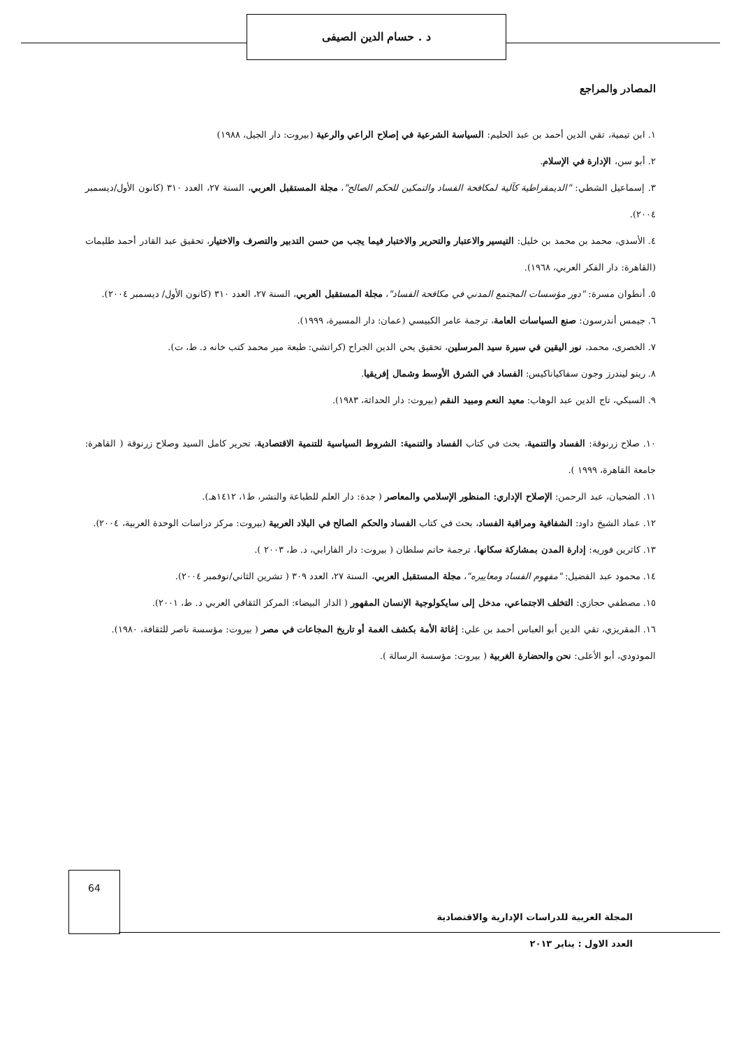د . حسام الدين الصيفى
المصادر والمراجع
١. ابن تيمية، تقي الدين أحمد بن عبد الحليم: السياسة الشرعية في إصلاح الراعي والرعية (بيروت: دار الجيل، ١٩٨٨)
٢. أبو سن، الإدارة في الإسلام.
٣. إسماعيل الشطي: "الديمقراطية كآلية لمكافحة الفساد والتمكين للحكم الصالح"، مجلة المستقبل العربي، السنة ٢٧، العدد ٣١٠ (كانون الأول/ديسمبر ٢٠٠٤).
٤. الأسدي، محمد بن محمد بن خليل: التيسير والاعتبار والتحرير والاختبار فيما يجب من حسن التدبير والتصرف والاختيار، تحقيق عبد القادر أحمد طليمات (القاهرة: دار الفكر العربي، ١٩٦٨).
٥. أنطوان مسرة: "دور مؤسسات المجتمع المدني في مكافحة الفساد"، مجلة المستقبل العربي، السنة ٢٧، العدد ٣١٠ (كانون الأول/ ديسمبر ٢٠٠٤).
٦. جيمس أندرسون: صنع السياسات العامة، ترجمة عامر الكبيسي (عمان: دار المسيرة، ١٩٩٩).
٧. الخصرى، محمد، نور اليقين في سيرة سيد المرسلين، تحقيق يحي الدين الجراح (كراتشي: طبعة مير محمد كتب خانه د. ط، ت).
٨. رينو ليندرز وجون سفاكياناكيس: الفساد في الشرق الأوسط وشمال إفريقيا.
٩. السبكي، تاج الدين عبد الوهاب: معيد النعم ومبيد النقم (بيروت: دار الحداثة، ١٩٨٣).
١٠. صلاح زرنوقة: الفساد والتنمية، بحث في كتاب الفساد والتنمية: الشروط السياسية للتنمية الاقتصادية، تحرير كامل السيد وصلاح زرنوقة ( القاهرة: جامعة القاهرة، ١٩٩٩ ).
١١. الضحيان، عبد الرحمن: الإصلاح الإداري: المنظور الإسلامي والمعاصر ( جدة: دار العلم للطباعة والنشر، ط١، ١٤١٢هـ).
١٢. عماد الشيخ داود: الشفافية ومراقبة الفساد، بحث في كتاب الفساد والحكم الصالح في البلاد العربية (بيروت: مركز دراسات الوحدة العربية، ٢٠٠٤).
١٣. كاثرين فوريه: إدارة المدن بمشاركة سكانها، ترجمة حاتم سلطان ( بيروت: دار الفارابي، د. ط، ٢٠٠٣ ).
١٤. محمود عبد الفضيل: "مفهوم الفساد ومعاييره"، مجلة المستقبل العربي، السنة ٢٧، العدد ٣٠٩ ( تشرين الثاني/نوفمبر ٢٠٠٤).
١٥. مصطفي حجازي: التخلف الاجتماعي، مدخل إلى سايكولوجية الإنسان المقهور ( الدار البيضاء: المركز الثقافي العربي د. ط، ٢٠٠١).
١٦. المقريزي، تقي الدين أبو العباس أحمد بن علي: إغاثة الأمة بكشف الغمة أو تاريخ المجاعات في مصر ( بيروت: مؤسسة ناصر للثقافة، ١٩٨٠).
المودودي، أبو الأعلى: نحن والحضارة الغربية ( بيروت: مؤسسة الرسالة ).
64
المجلة العربية للدراسات الإدارية والاقتصادية
العدد الاول : يناير ٢٠١٣